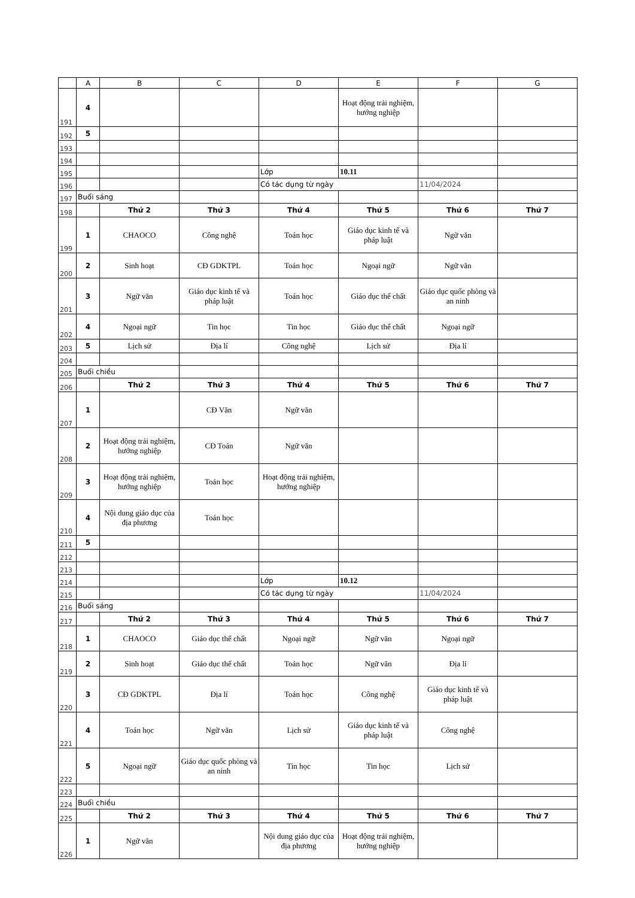| | A | B | C | D | E | F | G |
| 191 | 4 | | | | Hoạt động trải nghiệm, hướng nghiệp | | |
| 192 | 5 | | | | | | |
| 193 | | | | | | | |
| 194 | | | | | | | |
| 195 | | | | Lớp | 10.11 | | |
| 196 | | | | Có tác dụng từ ngày | | 11/04/2024 | |
| 197 | Buổi sáng | | | | | | |
| 198 | | Thứ 2 | Thứ 3 | Thứ 4 | Thứ 5 | Thứ 6 | Thứ 7 |
| 199 | 1 | CHAOCO | Công nghệ | Toán học | Giáo dục kinh tế và pháp luật | Ngữ văn | |
| 200 | 2 | Sinh hoạt | CĐ GDKTPL | Toán học | Ngoại ngữ | Ngữ văn | |
| 201 | 3 | Ngữ văn | Giáo dục kinh tế và pháp luật | Toán học | Giáo dục thể chất | Giáo dục quốc phòng và an ninh | |
| 202 | 4 | Ngoại ngữ | Tin học | Tin học | Giáo dục thể chất | Ngoại ngữ | |
| 203 | 5 | Lịch sử | Địa lí | Công nghệ | Lịch sử | Địa lí | |
| 204 | | | | | | | |
| 205 | Buổi chiều | | | | | | |
| 206 | | Thứ 2 | Thứ 3 | Thứ 4 | Thứ 5 | Thứ 6 | Thứ 7 |
| 207 | 1 | | CĐ Văn | Ngữ văn | | | |
| 208 | 2 | Hoạt động trải nghiệm, hướng nghiệp | CĐ Toán | Ngữ văn | | | |
| 209 | 3 | Hoạt động trải nghiệm, hướng nghiệp | Toán học | Hoạt động trải nghiệm, hướng nghiệp | | | |
| 210 | 4 | Nội dung giáo dục của địa phương | Toán học | | | | |
| 211 | 5 | | | | | | |
| 212 | | | | | | | |
| 213 | | | | | | | |
| 214 | | | | Lớp | 10.12 | | |
| 215 | | | | Có tác dụng từ ngày | | 11/04/2024 | |
| 216 | Buổi sáng | | | | | | |
| 217 | | Thứ 2 | Thứ 3 | Thứ 4 | Thứ 5 | Thứ 6 | Thứ 7 |
| 218 | 1 | CHAOCO | Giáo dục thể chất | Ngoại ngữ | Ngữ văn | Ngoại ngữ | |
| 219 | 2 | Sinh hoạt | Giáo dục thể chất | Toán học | Ngữ văn | Địa lí | |
| 220 | 3 | CĐ GDKTPL | Địa lí | Toán học | Công nghệ | Giáo dục kinh tế và pháp luật | |
| 221 | 4 | Toán học | Ngữ văn | Lịch sử | Giáo dục kinh tế và pháp luật | Công nghệ | |
| 222 | 5 | Ngoại ngữ | Giáo dục quốc phòng và an ninh | Tin học | Tin học | Lịch sử | |
| 223 | | | | | | | |
| 224 | Buổi chiều | | | | | | |
| 225 | | Thứ 2 | Thứ 3 | Thứ 4 | Thứ 5 | Thứ 6 | Thứ 7 |
| 226 | 1 | Ngữ văn | | Nội dung giáo dục của địa phương | Hoạt động trải nghiệm, hướng nghiệp | | |